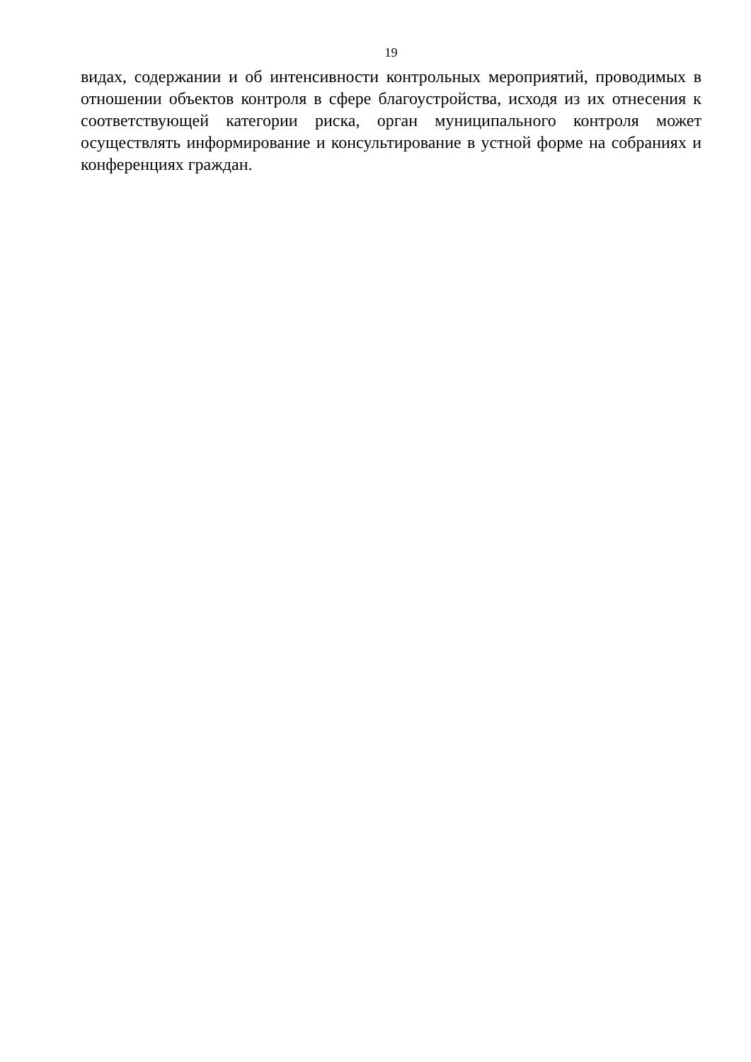19
видах, содержании и об интенсивности контрольных мероприятий, проводимых в отношении объектов контроля в сфере благоустройства, исходя из их отнесения к соответствующей категории риска, орган муниципального контроля может осуществлять информирование и консультирование в устной форме на собраниях и конференциях граждан.